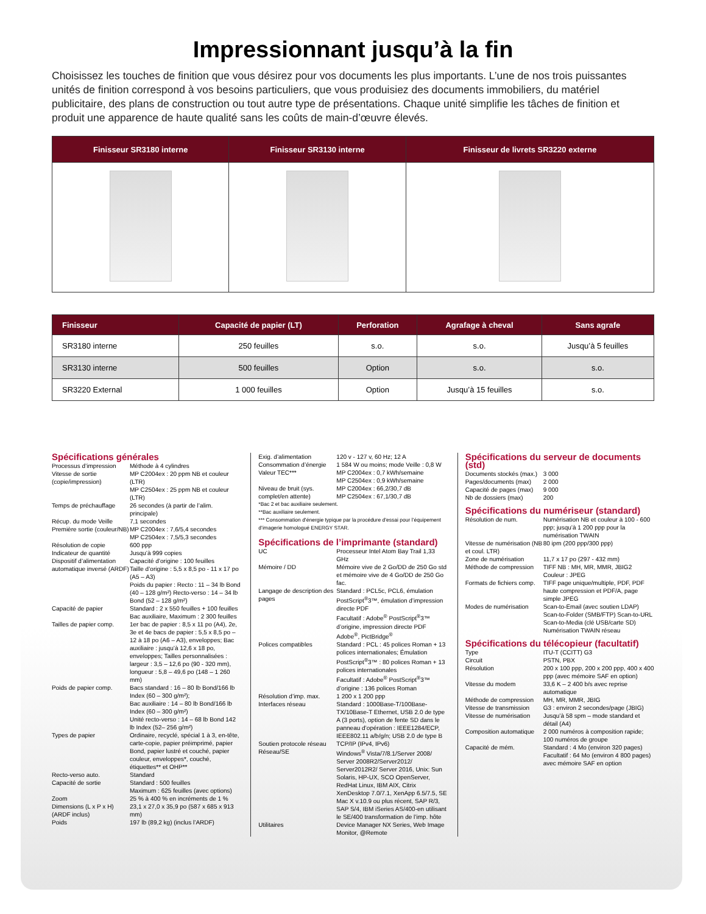Impressionnant jusqu’à la fin
Choisissez les touches de finition que vous désirez pour vos documents les plus importants. L’une de nos trois puissantes unités de finition correspond à vos besoins particuliers, que vous produisiez des documents immobiliers, du matériel publicitaire, des plans de construction ou tout autre type de présentations. Chaque unité simplifie les tâches de finition et produit une apparence de haute qualité sans les coûts de main-d’œuvre élevés.
| Finisseur SR3180 interne | Finisseur SR3130 interne | Finisseur de livrets SR3220 externe |
| --- | --- | --- |
| Finisseur | Capacité de papier (LT) | Perforation | Agrafage à cheval | Sans agrafe |
| --- | --- | --- | --- | --- |
| SR3180 interne | 250 feuilles | s.o. | s.o. | Jusqu’à 5 feuilles |
| SR3130 interne | 500 feuilles | Option | s.o. | s.o. |
| SR3220 External | 1 000 feuilles | Option | Jusqu’à 15 feuilles | s.o. |
Spécifications générales
Processus d’impression Méthode à 4 cylindres
Vitesse de sortie (copie/impression) MP C2004ex : 20 ppm NB et couleur (LTR)
MP C2504ex : 25 ppm NB et couleur (LTR)
Temps de préchauffage 26 secondes (à partir de l’alim. principale)
Récup. du mode Veille 7,1 secondes
Première sortie (couleur/NB) MP C2004ex : 7,6/5,4 secondes
MP C2504ex : 7,5/5,3 secondes
Résolution de copie 600 ppp
Indicateur de quantité Jusqu’à 999 copies
Dispositif d’alimentation automatique inversé (ARDF) Capacité d’origine : 100 feuilles
Taille d’origine : 5,5 x 8,5 po - 11 x 17 po (A5 – A3)
Poids du papier : Recto : 11 – 34 lb Bond (40 – 128 g/m²) Recto-verso : 14 – 34 lb Bond (52 – 128 g/m²)
Capacité de papier Standard : 2 x 550 feuilles + 100 feuilles Bac auxiliaire, Maximum : 2 300 feuilles
Tailles de papier comp. 1er bac de papier : 8,5 x 11 po (A4), 2e, 3e et 4e bacs de papier : 5,5 x 8,5 po – 12 à 18 po (A6 – A3), enveloppes; Bac auxiliaire : jusqu’à 12,6 x 18 po, enveloppes; Tailles personnalisées : largeur : 3,5 – 12,6 po (90 - 320 mm), longueur : 5,8 – 49,6 po (148 – 1 260 mm)
Poids de papier comp. Bacs standard : 16 – 80 lb Bond/166 lb Index (60 – 300 g/m²);
Bac auxiliaire : 14 – 80 lb Bond/166 lb Index (60 – 300 g/m²)
Unité recto-verso : 14 – 68 lb Bond 142 lb Index (52– 256 g/m²)
Types de papier Ordinaire, recyclé, spécial 1 à 3, en-tête, carte-copie, papier préimprimé, papier Bond, papier lustré et couché, papier couleur, enveloppes*, couché, étiquettes** et OHP**
Recto-verso auto. Standard
Capacité de sortie Standard : 500 feuilles
Maximum : 625 feuilles (avec options)
Zoom 25 % à 400 % en incréments de 1 %
Dimensions (L x P x H) (ARDF inclus) 23,1 x 27,0 x 35,9 po (587 x 685 x 913 mm)
Poids 197 lb (89,2 kg) (inclus l’ARDF)
Exig. d’alimentation 120 v - 127 v, 60 Hz; 12 A
Consommation d’énergie 1 584 W ou moins; mode Veille : 0,8 W
Valeur TEC*** MP C2004ex : 0,7 kWh/semaine
MP C2504ex : 0,9 kWh/semaine
Niveau de bruit (sys. complet/en attente) MP C2004ex : 66,2/30,7 dB
MP C2504ex : 67,1/30,7 dB
*Bac 2 et bac auxiliaire seulement.
**Bac auxiliaire seulement.
*** Consommation d’énergie typique par la procédure d’essai pour l’équipement d’imagerie homologué ENERGY STAR.
Spécifications de l’imprimante (standard)
UC Processeur Intel Atom Bay Trail 1,33 GHz
Mémoire / DD Mémoire vive de 2 Go/DD de 250 Go std et mémoire vive de 4 Go/DD de 250 Go fac.
Langage de description des pages Standard : PCL5c, PCL6, émulation PostScript<sup>®</sup>3™, émulation d’impression directe PDF
Facultatif : Adobe<sup>®</sup> PostScript<sup>®</sup>3™ d’origine, impression directe PDF Adobe<sup>®</sup>, PictBridge<sup>®</sup>
Polices compatibles Standard : PCL : 45 polices Roman + 13 polices internationales; Émulation PostScript<sup>®</sup>3™ : 80 polices Roman + 13 polices internationales
Facultatif : Adobe<sup>®</sup> PostScript<sup>®</sup>3™ d’origine : 136 polices Roman
Résolution d’imp. max. 1 200 x 1 200 ppp
Interfaces réseau Standard : 1000Base-T/100Base-TX/10Base-T Ethernet, USB 2.0 de type A (3 ports), option de fente SD dans le panneau d’opération : IEEE1284/ECP, IEEE802.11 a/b/g/n; USB 2.0 de type B
Soutien protocole réseau TCP/IP (IPv4, IPv6)
Réseau/SE Windows<sup>®</sup> Vista/7/8.1/Server 2008/ Server 2008R2/Server2012/ Server2012R2/ Server 2016, Unix: Sun Solaris, HP-UX, SCO OpenServer, RedHat Linux, IBM AIX, Citrix XenDesktop 7.0/7.1, XenApp 6.5/7.5, SE Mac X v.10.9 ou plus récent, SAP R/3, SAP S/4, IBM iSeries AS/400-en utilisant le SE/400 transformation de l’imp. hôte
Utilitaires Device Manager NX Series, Web Image Monitor, @Remote
Spécifications du serveur de documents (std)
Documents stockés (max.) 3 000
Pages/documents (max) 2 000
Capacité de pages (max) 9 000
Nb de dossiers (max) 200
Spécifications du numériseur (standard)
Résolution de num. Numérisation NB et couleur à 100 - 600 ppp; jusqu’à 1 200 ppp pour la numérisation TWAIN
Vitesse de numérisation (NB et coul. LTR) 80 ipm (200 ppp/300 ppp)
Zone de numérisation 11,7 x 17 po (297 - 432 mm)
Méthode de compression TIFF NB : MH, MR, MMR, JBIG2
Couleur : JPEG
Formats de fichiers comp. TIFF page unique/multiple, PDF, PDF haute compression et PDF/A, page simple JPEG
Modes de numérisation Scan-to-Email (avec soutien LDAP) Scan-to-Folder (SMB/FTP) Scan-to-URL Scan-to-Media (clé USB/carte SD) Numérisation TWAIN réseau
Spécifications du télécopieur (facultatif)
Type ITU-T (CCITT) G3
Circuit PSTN, PBX
Résolution 200 x 100 ppp, 200 x 200 ppp, 400 x 400 ppp (avec mémoire SAF en option)
Vitesse du modem 33,6 K – 2 400 b/s avec reprise automatique
Méthode de compression MH, MR, MMR, JBIG
Vitesse de transmission G3 : environ 2 secondes/page (JBIG)
Vitesse de numérisation Jusqu’à 58 spm – mode standard et détail (A4)
Composition automatique 2 000 numéros à composition rapide; 100 numéros de groupe
Capacité de mém. Standard : 4 Mo (environ 320 pages)
Facultatif : 64 Mo (environ 4 800 pages) avec mémoire SAF en option